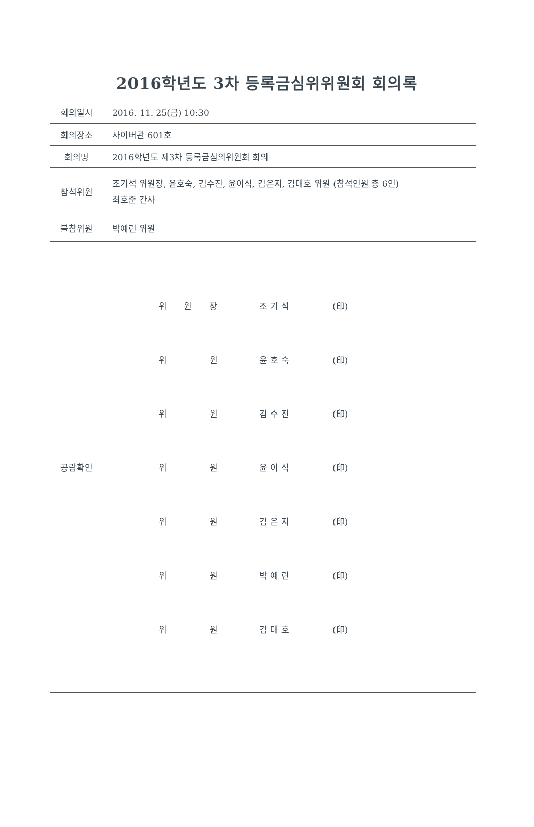2016학년도 3차 등록금심위위원회 회의록
| 회의일시 | 2016. 11. 25(금) 10:30 |
| 회의장소 | 사이버관 601호 |
| 회의명 | 2016학년도 제3차 등록금심의위원회 회의 |
| 참석위원 | 조기석 위원장, 윤호숙, 김수진, 윤이식, 김은지, 김태호 위원 (참석인원 총 6인) 최호준 간사 |
| 불참위원 | 박예린 위원 |
| 공람확인 | / 위 원 장 / 조 기 석 / (印) / / 위 원 / 윤 호 숙 / (印) / / 위 원 / 김 수 진 / (印) / / 위 원 / 윤 이 식 / (印) / / 위 원 / 김 은 지 / (印) / / 위 원 / 박 예 린 / (印) / / 위 원 / 김 태 호 / (印) / |